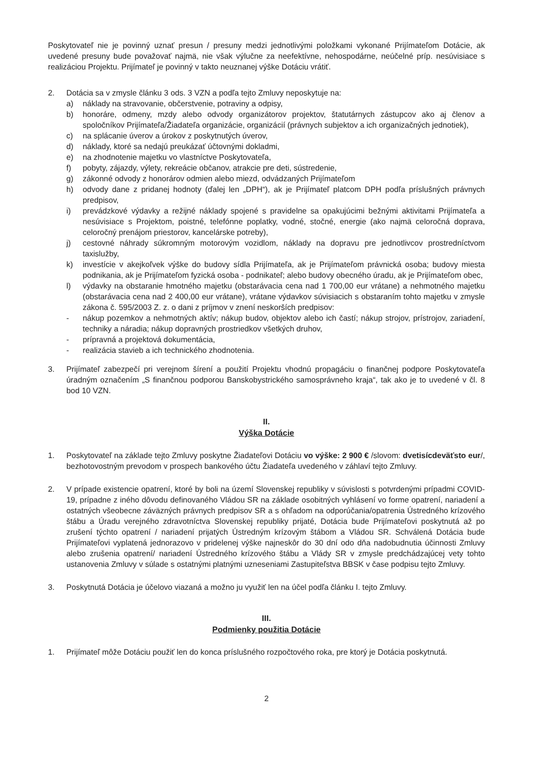Poskytovateľ nie je povinný uznať presun / presuny medzi jednotlivými položkami vykonané Prijímateľom Dotácie, ak uvedené presuny bude považovať najmä, nie však výlučne za neefektívne, nehospodárne, neúčelné príp. nesúvisiace s realizáciou Projektu. Prijímateľ je povinný v takto neuznanej výške Dotáciu vrátiť.
2. Dotácia sa v zmysle článku 3 ods. 3 VZN a podľa tejto Zmluvy neposkytuje na:
a) náklady na stravovanie, občerstvenie, potraviny a odpisy,
b) honoráre, odmeny, mzdy alebo odvody organizátorov projektov, štatutárnych zástupcov ako aj členov a spoločníkov Prijímateľa/Žiadateľa organizácie, organizácií (právnych subjektov a ich organizačných jednotiek),
c) na splácanie úverov a úrokov z poskytnutých úverov,
d) náklady, ktoré sa nedajú preukázať účtovnými dokladmi,
e) na zhodnotenie majetku vo vlastníctve Poskytovateľa,
f) pobyty, zájazdy, výlety, rekreácie občanov, atrakcie pre deti, sústredenie,
g) zákonné odvody z honorárov odmien alebo miezd, odvádzaných Prijímateľom
h) odvody dane z pridanej hodnoty (ďalej len „DPH“), ak je Prijímateľ platcom DPH podľa príslušných právnych predpisov,
i) prevádzkové výdavky a režijné náklady spojené s pravidelne sa opakujúcimi bežnými aktivitami Prijímateľa a nesúvisiace s Projektom, poistné, telefónne poplatky, vodné, stočné, energie (ako najmä celoročná doprava, celoročný prenájom priestorov, kancelárske potreby),
j) cestovné náhrady súkromným motorovým vozidlom, náklady na dopravu pre jednotlivcov prostredníctvom taxislužby,
k) investície v akejkoľvek výške do budovy sídla Prijímateľa, ak je Prijímateľom právnická osoba; budovy miesta podnikania, ak je Prijímateľom fyzická osoba - podnikateľ; alebo budovy obecného úradu, ak je Prijímateľom obec,
l) výdavky na obstaranie hmotného majetku (obstarávacia cena nad 1 700,00 eur vrátane) a nehmotného majetku (obstarávacia cena nad 2 400,00 eur vrátane), vrátane výdavkov súvisiacich s obstaraním tohto majetku v zmysle zákona č. 595/2003 Z. z. o dani z príjmov v znení neskorších predpisov:
- nákup pozemkov a nehmotných aktív; nákup budov, objektov alebo ich častí; nákup strojov, prístrojov, zariadení, techniky a náradia; nákup dopravných prostriedkov všetkých druhov,
- prípravná a projektová dokumentácia,
- realizácia stavieb a ich technického zhodnotenia.
3. Prijímateľ zabezpečí pri verejnom šírení a použití Projektu vhodnú propagáciu o finančnej podpore Poskytovateľa úradným označením „S finančnou podporou Banskobystrického samosprávneho kraja“, tak ako je to uvedené v čl. 8 bod 10 VZN.
II.
Výška Dotácie
1. Poskytovateľ na základe tejto Zmluvy poskytne Žiadateľovi Dotáciu vo výške: 2 900 € /slovom: dvetisícdeväťsto eur/, bezhotovostným prevodom v prospech bankového účtu Žiadateľa uvedeného v záhlaví tejto Zmluvy.
2. V prípade existencie opatrení, ktoré by boli na území Slovenskej republiky v súvislosti s potvrdenými prípadmi COVID-19, prípadne z iného dôvodu definovaného Vládou SR na základe osobitných vyhlásení vo forme opatrení, nariadení a ostatných všeobecne záväzných právnych predpisov SR a s ohľadom na odporúčania/opatrenia Ústredného krízového štábu a Úradu verejného zdravotníctva Slovenskej republiky prijaté, Dotácia bude Prijímateľovi poskytnutá až po zrušení týchto opatrení / nariadení prijatých Ústredným krízovým štábom a Vládou SR. Schválená Dotácia bude Prijímateľovi vyplatená jednorazovo v pridelenej výške najneskôr do 30 dní odo dňa nadobudnutia účinnosti Zmluvy alebo zrušenia opatrení/ nariadení Ústredného krízového štábu a Vlády SR v zmysle predchádzajúcej vety tohto ustanovenia Zmluvy v súlade s ostatnými platnými uzneseniami Zastupiteľstva BBSK v čase podpisu tejto Zmluvy.
3. Poskytnutá Dotácia je účelovo viazaná a možno ju využiť len na účel podľa článku I. tejto Zmluvy.
III.
Podmienky použitia Dotácie
1. Prijímateľ môže Dotáciu použiť len do konca príslušného rozpočtového roka, pre ktorý je Dotácia poskytnutá.
2